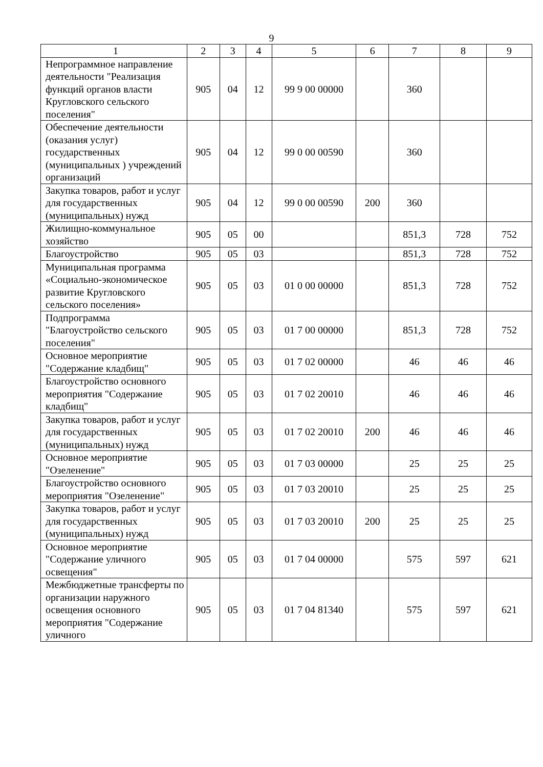9
| 1 | 2 | 3 | 4 | 5 | 6 | 7 | 8 | 9 |
| Непрограммное направление деятельности "Реализация функций органов власти Кругловского сельского поселения" | 905 | 04 | 12 | 99 9 00 00000 | | 360 | | |
| Обеспечение деятельности (оказания услуг) государственных (муниципальных ) учреждений организаций | 905 | 04 | 12 | 99 0 00 00590 | | 360 | | |
| Закупка товаров, работ и услуг для государственных (муниципальных) нужд | 905 | 04 | 12 | 99 0 00 00590 | 200 | 360 | | |
| Жилищно-коммунальное хозяйство | 905 | 05 | 00 | | | 851,3 | 728 | 752 |
| Благоустройство | 905 | 05 | 03 | | | 851,3 | 728 | 752 |
| Муниципальная программа «Социально-экономическое развитие Кругловского сельского поселения» | 905 | 05 | 03 | 01 0 00 00000 | | 851,3 | 728 | 752 |
| Подпрограмма "Благоустройство сельского поселения" | 905 | 05 | 03 | 01 7 00 00000 | | 851,3 | 728 | 752 |
| Основное мероприятие "Содержание кладбищ" | 905 | 05 | 03 | 01 7 02 00000 | | 46 | 46 | 46 |
| Благоустройство основного мероприятия "Содержание кладбищ" | 905 | 05 | 03 | 01 7 02 20010 | | 46 | 46 | 46 |
| Закупка товаров, работ и услуг для государственных (муниципальных) нужд | 905 | 05 | 03 | 01 7 02 20010 | 200 | 46 | 46 | 46 |
| Основное мероприятие "Озеленение" | 905 | 05 | 03 | 01 7 03 00000 | | 25 | 25 | 25 |
| Благоустройство основного мероприятия "Озеленение" | 905 | 05 | 03 | 01 7 03 20010 | | 25 | 25 | 25 |
| Закупка товаров, работ и услуг для государственных (муниципальных) нужд | 905 | 05 | 03 | 01 7 03 20010 | 200 | 25 | 25 | 25 |
| Основное мероприятие "Содержание уличного освещения" | 905 | 05 | 03 | 01 7 04 00000 | | 575 | 597 | 621 |
| Межбюджетные трансферты по организации наружного освещения основного мероприятия "Содержание уличного | 905 | 05 | 03 | 01 7 04 81340 | | 575 | 597 | 621 |